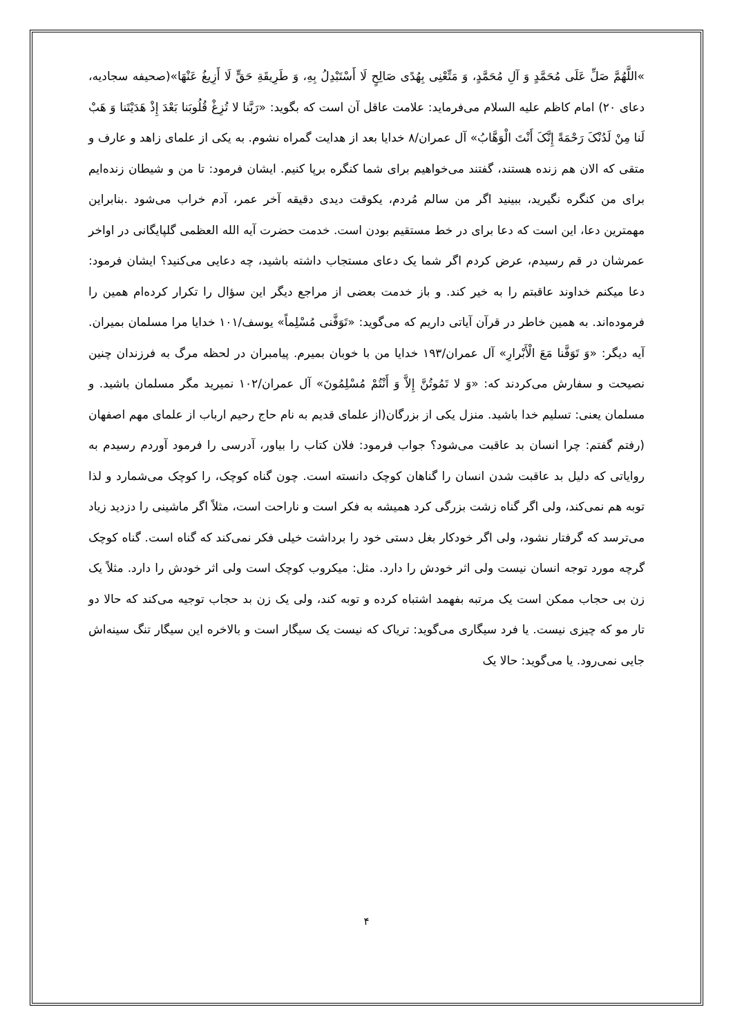»اللَّهُمَّ صَلِّ عَلَى مُحَمَّدٍ وَ آلِ مُحَمَّدٍ، وَ مَتِّعْنِی بِهُدًى صَالِحٍ لَا أَسْتَبْدِلُ بِهِ، وَ طَرِیقَةِ حَقٍّ لَا أَزِیغُ عَنْهَا»(صحیفه سجادیه، دعای ۲۰) امام کاظم علیه السلام می‌فرماید: علامت عاقل آن است که بگوید: «رَبَّنا لا تُزِغْ قُلُوبَنا بَعْدَ إِذْ هَدَیْتَنا وَ هَبْ لَنا مِنْ لَدُنْکَ رَحْمَةً إِنَّکَ أَنْتَ الْوَهَّابُ» آل عمران/۸ خدایا بعد از هدایت گمراه نشوم. به یکی از علمای زاهد و عارف و متقی که الان هم زنده هستند، گفتند می‌خواهیم برای شما کنگره برپا کنیم. ایشان فرمود: تا من و شیطان زنده‌ایم برای من کنگره نگیرید، ببینید اگر من سالم مُردم، یکوقت دیدی دقیقه آخر عمر، آدم خراب می‌شود .بنابراین مهمترین دعا، این است که دعا برای در خط مستقیم بودن است. خدمت حضرت آیه الله العظمی گلپایگانی در اواخر عمرشان در قم رسیدم، عرض کردم اگر شما یک دعای مستجاب داشته باشید، چه دعایی می‌کنید؟ ایشان فرمود: دعا میکنم خداوند عاقبتم را به خیر کند. و باز خدمت بعضی از مراجع دیگر این سؤال را تکرار کرده‌ام همین را فرموده‌اند. به همین خاطر در قرآن آیاتی داریم که می‌گوید: «تَوَفَّنی مُسْلِماً» یوسف/۱۰۱ خدایا مرا مسلمان بمیران. آیه دیگر: «وَ تَوَفَّنا مَعَ الْأَبْرارِ» آل عمران/۱۹۳ خدایا من با خوبان بمیرم. پیامبران در لحظه مرگ به فرزندان چنین نصیحت و سفارش می‌کردند که: «وَ لا تَمُوتُنَّ إِلاَّ وَ أَنْتُمْ مُسْلِمُونَ» آل عمران/۱۰۲ نمیرید مگر مسلمان باشید. و مسلمان یعنی: تسلیم خدا باشید. منزل یکی از بزرگان(از علمای قدیم به نام حاج رحیم ارباب از علمای مهم اصفهان (رفتم گفتم: چرا انسان بد عاقبت می‌شود؟ جواب فرمود: فلان کتاب را بیاور، آدرسی را فرمود آوردم رسیدم به روایاتی که دلیل بد عاقبت شدن انسان را گناهان کوچک دانسته است. چون گناه کوچک، را کوچک می‌شمارد و لذا توبه هم نمی‌کند، ولی اگر گناه زشت بزرگی کرد همیشه به فکر است و ناراحت است، مثلاً اگر ماشینی را دزدید زیاد می‌ترسد که گرفتار نشود، ولی اگر خودکار بغل دستی خود را برداشت خیلی فکر نمی‌کند که گناه است. گناه کوچک گرچه مورد توجه انسان نیست ولی اثر خودش را دارد. مثل: میکروب کوچک است ولی اثر خودش را دارد. مثلاً یک زن بی حجاب ممکن است یک مرتبه بفهمد اشتباه کرده و توبه کند، ولی یک زن بد حجاب توجیه می‌کند که حالا دو تار مو که چیزی نیست. یا فرد سیگاری می‌گوید: تریاک که نیست یک سیگار است و بالاخره این سیگار تنگ سینه‌اش جایی نمی‌رود. یا می‌گوید: حالا یک
۴